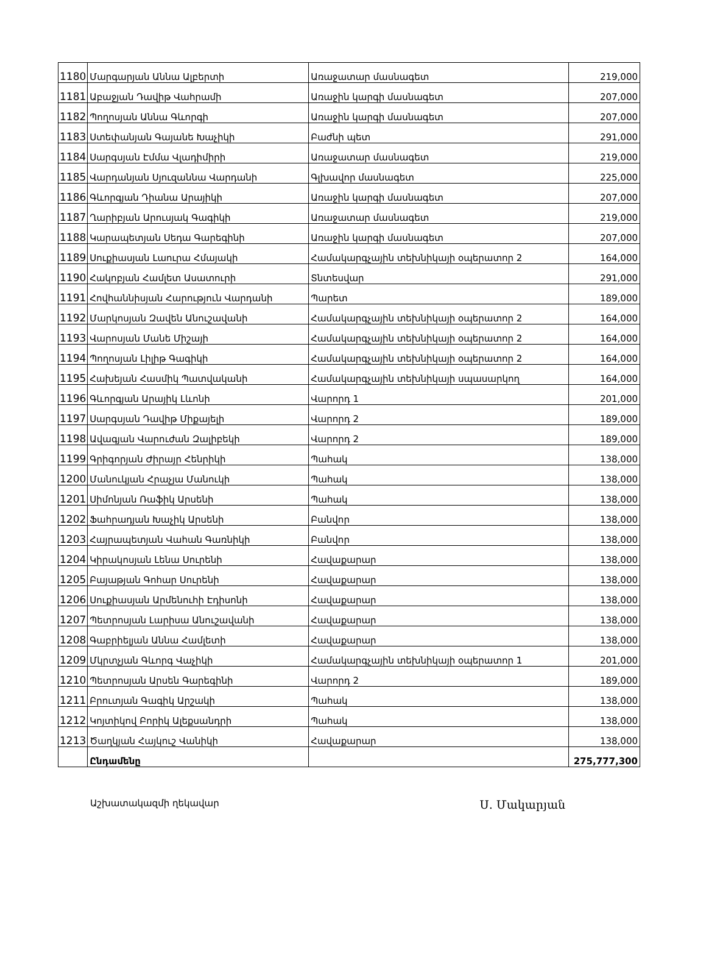| 1180 | Մարգարյան Աննա Ալբերտի | Առաջատար մասնագետ | 219,000 |
| 1181 | Աբաջյան Դավիթ Վահրամի | Առաջին կարգի մասնագետ | 207,000 |
| 1182 | Պողոսյան Աննա Գևորգի | Առաջին կարգի մասնագետ | 207,000 |
| 1183 | Ստեփանյան Գայանե Խաչիկի | Բաժնի պետ | 291,000 |
| 1184 | Սարգսյան Էմմա Վլադիմիրի | Առաջատար մասնագետ | 219,000 |
| 1185 | Վարդանյան Սյուզաննա Վարդանի | Գլխավոր մասնագետ | 225,000 |
| 1186 | Գևորգյան Դիանա Արայիկի | Առաջին կարգի մասնագետ | 207,000 |
| 1187 | Ղարիբյան Արուսյակ Գագիկի | Առաջատար մասնագետ | 219,000 |
| 1188 | Կարապետյան Սեդա Գարեգինի | Առաջին կարգի մասնագետ | 207,000 |
| 1189 | Սուքիասյան Լաուրա Հմայակի | Համակարգչային տեխնիկայի օպերատոր 2 | 164,000 |
| 1190 | Հակոբյան Համլետ Ասատուրի | Տնտեսվար | 291,000 |
| 1191 | Հովհաննիսյան Հարություն Վարդանի | Պարետ | 189,000 |
| 1192 | Մարկոսյան Զավեն Անուշավանի | Համակարգչային տեխնիկայի օպերատոր 2 | 164,000 |
| 1193 | Վարոսյան Մանե Միշայի | Համակարգչային տեխնիկայի օպերատոր 2 | 164,000 |
| 1194 | Պողոսյան Լիլիթ Գագիկի | Համակարգչային տեխնիկայի օպերատոր 2 | 164,000 |
| 1195 | Հախեյան Հասմիկ Պատվականի | Համակարգչային տեխնիկայի սպասարկող | 164,000 |
| 1196 | Գևորգյան Արայիկ Լևոնի | Վարորդ 1 | 201,000 |
| 1197 | Սարգսյան Դավիթ Միքայելի | Վարորդ 2 | 189,000 |
| 1198 | Ավագյան Վարուժան Զալիբեկի | Վարորդ 2 | 189,000 |
| 1199 | Գրիգորյան Ժիրայր Հենրիկի | Պահակ | 138,000 |
| 1200 | Մանուկյան Հրաչյա Մանուկի | Պահակ | 138,000 |
| 1201 | Սիմոնյան Ռաֆիկ Արսենի | Պահակ | 138,000 |
| 1202 | Ֆահրադյան Խաչիկ Արսենի | Բանվոր | 138,000 |
| 1203 | Հայրապետյան Վահան Գառնիկի | Բանվոր | 138,000 |
| 1204 | Կիրակոսյան Լենա Սուրենի | Հավաքարար | 138,000 |
| 1205 | Բայաթյան Գոհար Սուրենի | Հավաքարար | 138,000 |
| 1206 | Սուքիասյան Արմենուհի Էդիսոնի | Հավաքարար | 138,000 |
| 1207 | Պետրոսյան Լարիսա Անուշավանի | Հավաքարար | 138,000 |
| 1208 | Գաբրիելյան Աննա Համլետի | Հավաքարար | 138,000 |
| 1209 | Մկրտչյան Գևորգ Վաչիկի | Համակարգչային տեխնիկայի օպերատոր 1 | 201,000 |
| 1210 | Պետրոսյան Արսեն Գարեգինի | Վարորդ 2 | 189,000 |
| 1211 | Բրուտյան Գագիկ Արշակի | Պահակ | 138,000 |
| 1212 | Կոյտիկով Բորիկ Ալեքսանդրի | Պահակ | 138,000 |
| 1213 | Ծաղկյան Հայկուշ Վանիկի | Հավաքարար | 138,000 |
| | Ընդամենը | | 275,777,300 |
Աշխատակազմի ղեկավար Ս. Մակարյան